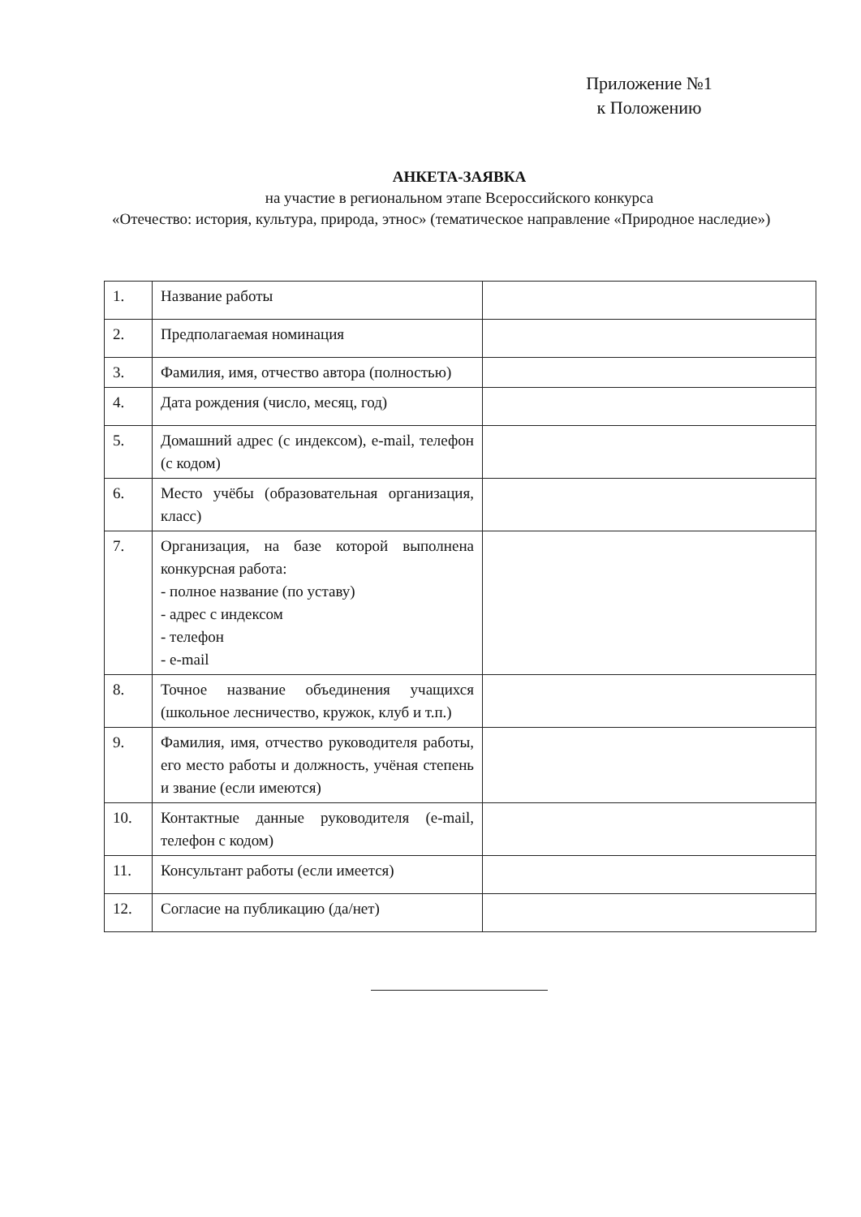Приложение №1
к Положению
АНКЕТА-ЗАЯВКА
на участие в региональном этапе Всероссийского конкурса
«Отечество: история, культура, природа, этнос» (тематическое направление «Природное наследие»)
| 1. | Название работы | |
| 2. | Предполагаемая номинация | |
| 3. | Фамилия, имя, отчество автора (полностью) | |
| 4. | Дата рождения (число, месяц, год) | |
| 5. | Домашний адрес (с индексом), e-mail, телефон (с кодом) | |
| 6. | Место учёбы (образовательная организация, класс) | |
| 7. | Организация, на базе которой выполнена конкурсная работа: - полное название (по уставу) - адрес с индексом - телефон - e-mail | |
| 8. | Точное название объединения учащихся (школьное лесничество, кружок, клуб и т.п.) | |
| 9. | Фамилия, имя, отчество руководителя работы, его место работы и должность, учёная степень и звание (если имеются) | |
| 10. | Контактные данные руководителя (e-mail, телефон с кодом) | |
| 11. | Консультант работы (если имеется) | |
| 12. | Согласие на публикацию (да/нет) | |